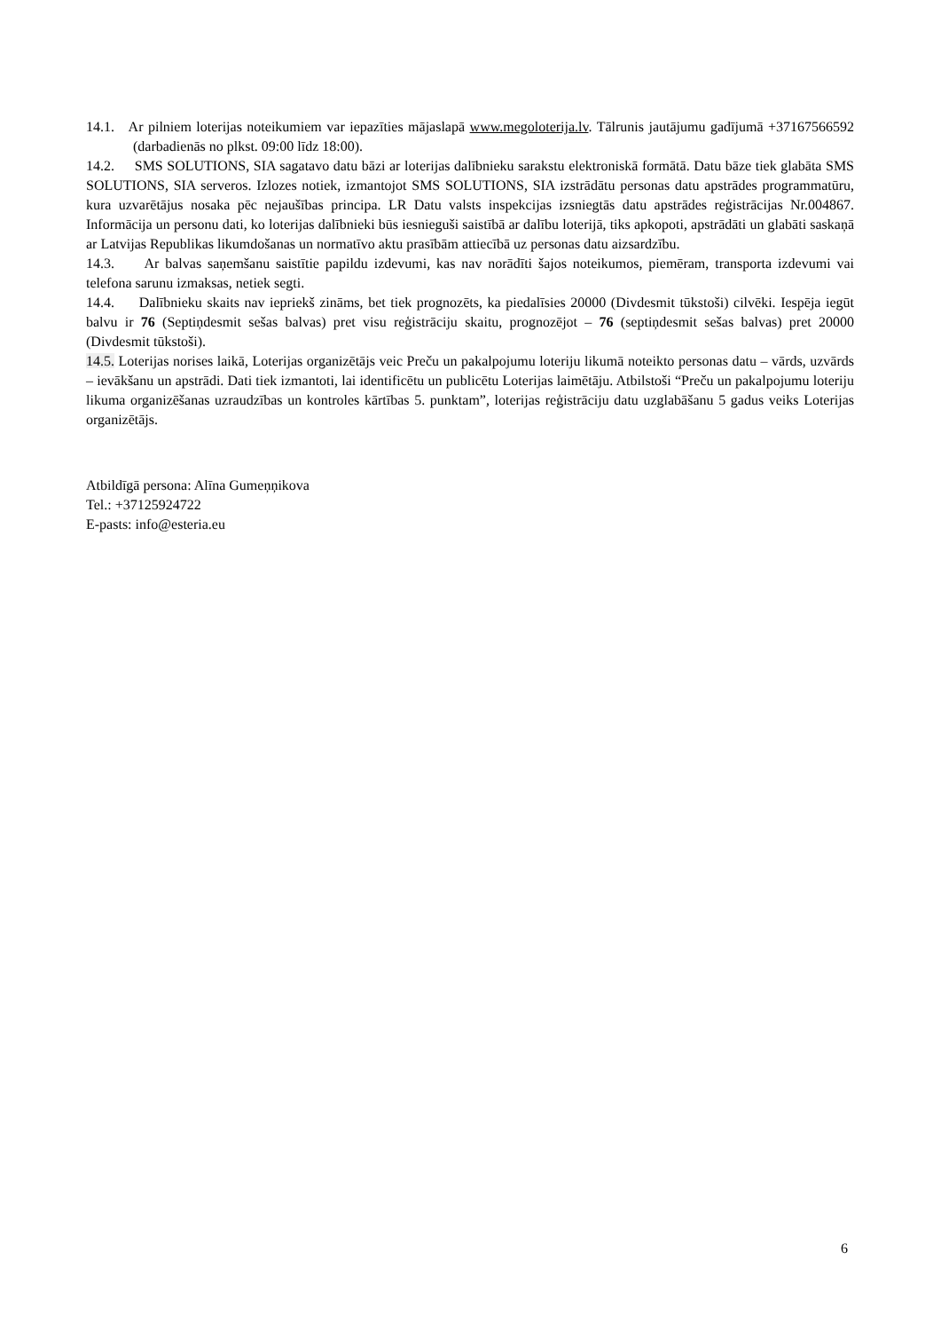14.1. Ar pilniem loterijas noteikumiem var iepazīties mājaslapā www.megoloterija.lv. Tālrunis jautājumu gadījumā +37167566592 (darbadienās no plkst. 09:00 līdz 18:00).
14.2. SMS SOLUTIONS, SIA sagatavo datu bāzi ar loterijas dalībnieku sarakstu elektroniskā formātā. Datu bāze tiek glabāta SMS SOLUTIONS, SIA serveros. Izlozes notiek, izmantojot SMS SOLUTIONS, SIA izstrādātu personas datu apstrādes programmatūru, kura uzvarētājus nosaka pēc nejaušības principa. LR Datu valsts inspekcijas izsniegtās datu apstrādes reģistrācijas Nr.004867. Informācija un personu dati, ko loterijas dalībnieki būs iesnieguši saistībā ar dalību loterijā, tiks apkopoti, apstrādāti un glabāti saskaņā ar Latvijas Republikas likumdošanas un normatīvo aktu prasībām attiecībā uz personas datu aizsardzību.
14.3. Ar balvas saņemšanu saistītie papildu izdevumi, kas nav norādīti šajos noteikumos, piemēram, transporta izdevumi vai telefona sarunu izmaksas, netiek segti.
14.4. Dalībnieku skaits nav iepriekš zināms, bet tiek prognozēts, ka piedalīsies 20000 (Divdesmit tūkstoši) cilvēki. Iespēja iegūt balvu ir 76 (Septiņdesmit sešas balvas) pret visu reģistrāciju skaitu, prognozējot – 76 (septiņdesmit sešas balvas) pret 20000 (Divdesmit tūkstoši).
14.5. Loterijas norises laikā, Loterijas organizētājs veic Preču un pakalpojumu loteriju likumā noteikto personas datu – vārds, uzvārds – ievākšanu un apstrādi. Dati tiek izmantoti, lai identificētu un publicētu Loterijas laimētāju. Atbilstoši “Preču un pakalpojumu loteriju likuma organizēšanas uzraudzības un kontroles kārtības 5. punktam”, loterijas reģistrāciju datu uzglabāšanu 5 gadus veiks Loterijas organizētājs.
Atbildīgā persona: Alīna Gumeņņikova
Tel.: +37125924722
E-pasts: info@esteria.eu
6